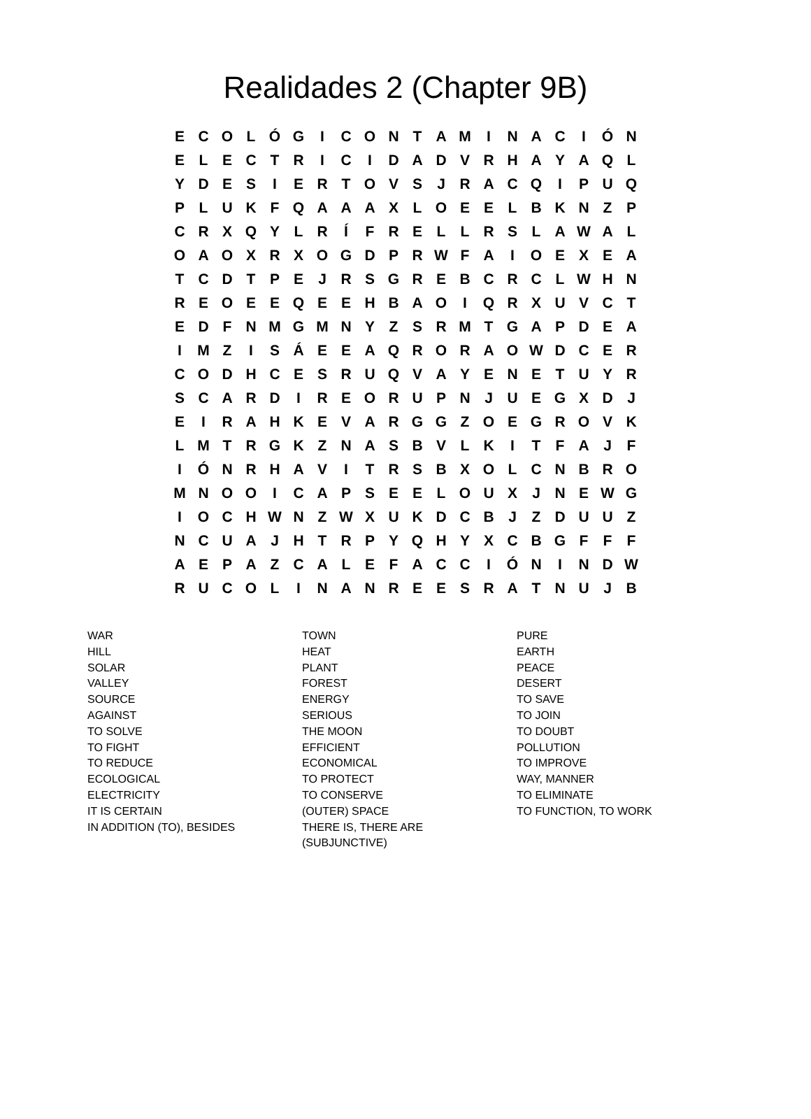Realidades 2 (Chapter 9B)
| E | C | O | L | Ó | G | I | C | O | N | T | A | M | I | N | A | C | I | Ó | N |
| E | L | E | C | T | R | I | C | I | D | A | D | V | R | H | A | Y | A | Q | L |
| Y | D | E | S | I | E | R | T | O | V | S | J | R | A | C | Q | I | P | U | Q |
| P | L | U | K | F | Q | A | A | A | X | L | O | E | E | L | B | K | N | Z | P |
| C | R | X | Q | Y | L | R | Í | F | R | E | L | L | R | S | L | A | W | A | L |
| O | A | O | X | R | X | O | G | D | P | R | W | F | A | I | O | E | X | E | A |
| T | C | D | T | P | E | J | R | S | G | R | E | B | C | R | C | L | W | H | N |
| R | E | O | E | E | Q | E | E | H | B | A | O | I | Q | R | X | U | V | C | T |
| E | D | F | N | M | G | M | N | Y | Z | S | R | M | T | G | A | P | D | E | A |
| I | M | Z | I | S | Á | E | E | A | Q | R | O | R | A | O | W | D | C | E | R |
| C | O | D | H | C | E | S | R | U | Q | V | A | Y | E | N | E | T | U | Y | R |
| S | C | A | R | D | I | R | E | O | R | U | P | N | J | U | E | G | X | D | J |
| E | I | R | A | H | K | E | V | A | R | G | G | Z | O | E | G | R | O | V | K |
| L | M | T | R | G | K | Z | N | A | S | B | V | L | K | I | T | F | A | J | F |
| I | Ó | N | R | H | A | V | I | T | R | S | B | X | O | L | C | N | B | R | O |
| M | N | O | O | I | C | A | P | S | E | E | L | O | U | X | J | N | E | W | G |
| I | O | C | H | W | N | Z | W | X | U | K | D | C | B | J | Z | D | U | U | Z |
| N | C | U | A | J | H | T | R | P | Y | Q | H | Y | X | C | B | G | F | F | F |
| A | E | P | A | Z | C | A | L | E | F | A | C | C | I | Ó | N | I | N | D | W |
| R | U | C | O | L | I | N | A | N | R | E | E | S | R | A | T | N | U | J | B |
WAR
HILL
SOLAR
VALLEY
SOURCE
AGAINST
TO SOLVE
TO FIGHT
TO REDUCE
ECOLOGICAL
ELECTRICITY
IT IS CERTAIN
IN ADDITION (TO), BESIDES
TOWN
HEAT
PLANT
FOREST
ENERGY
SERIOUS
THE MOON
EFFICIENT
ECONOMICAL
TO PROTECT
TO CONSERVE
(OUTER) SPACE
THERE IS, THERE ARE
(SUBJUNCTIVE)
PURE
EARTH
PEACE
DESERT
TO SAVE
TO JOIN
TO DOUBT
POLLUTION
TO IMPROVE
WAY, MANNER
TO ELIMINATE
TO FUNCTION, TO WORK